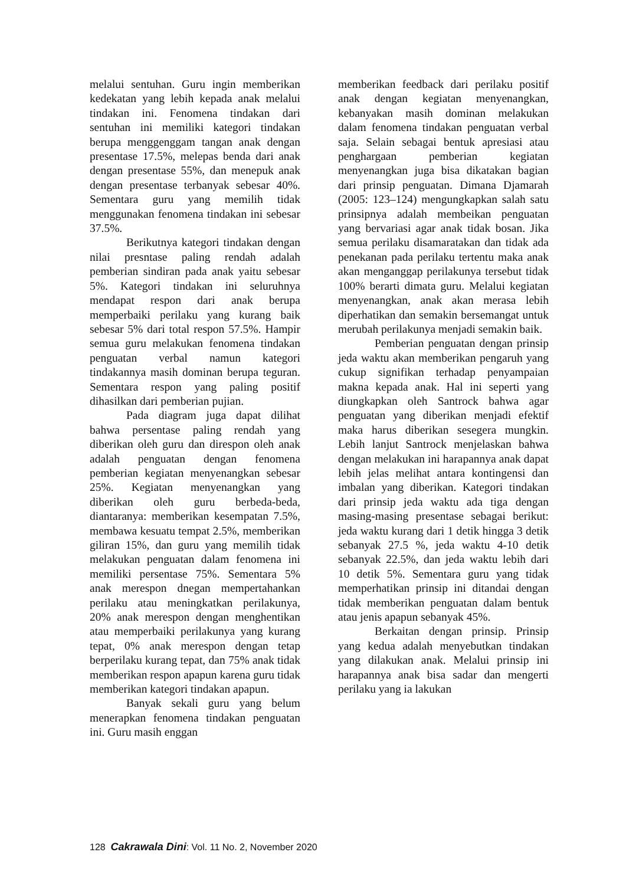melalui sentuhan. Guru ingin memberikan kedekatan yang lebih kepada anak melalui tindakan ini. Fenomena tindakan dari sentuhan ini memiliki kategori tindakan berupa menggenggam tangan anak dengan presentase 17.5%, melepas benda dari anak dengan presentase 55%, dan menepuk anak dengan presentase terbanyak sebesar 40%. Sementara guru yang memilih tidak menggunakan fenomena tindakan ini sebesar 37.5%.
Berikutnya kategori tindakan dengan nilai presntase paling rendah adalah pemberian sindiran pada anak yaitu sebesar 5%. Kategori tindakan ini seluruhnya mendapat respon dari anak berupa memperbaiki perilaku yang kurang baik sebesar 5% dari total respon 57.5%. Hampir semua guru melakukan fenomena tindakan penguatan verbal namun kategori tindakannya masih dominan berupa teguran. Sementara respon yang paling positif dihasilkan dari pemberian pujian.
Pada diagram juga dapat dilihat bahwa persentase paling rendah yang diberikan oleh guru dan direspon oleh anak adalah penguatan dengan fenomena pemberian kegiatan menyenangkan sebesar 25%. Kegiatan menyenangkan yang diberikan oleh guru berbeda-beda, diantaranya: memberikan kesempatan 7.5%, membawa kesuatu tempat 2.5%, memberikan giliran 15%, dan guru yang memilih tidak melakukan penguatan dalam fenomena ini memiliki persentase 75%. Sementara 5% anak merespon dnegan mempertahankan perilaku atau meningkatkan perilakunya, 20% anak merespon dengan menghentikan atau memperbaiki perilakunya yang kurang tepat, 0% anak merespon dengan tetap berperilaku kurang tepat, dan 75% anak tidak memberikan respon apapun karena guru tidak memberikan kategori tindakan apapun.
Banyak sekali guru yang belum menerapkan fenomena tindakan penguatan ini. Guru masih enggan
memberikan feedback dari perilaku positif anak dengan kegiatan menyenangkan, kebanyakan masih dominan melakukan dalam fenomena tindakan penguatan verbal saja. Selain sebagai bentuk apresiasi atau penghargaan pemberian kegiatan menyenangkan juga bisa dikatakan bagian dari prinsip penguatan. Dimana Djamarah (2005: 123–124) mengungkapkan salah satu prinsipnya adalah membeikan penguatan yang bervariasi agar anak tidak bosan. Jika semua perilaku disamaratakan dan tidak ada penekanan pada perilaku tertentu maka anak akan menganggap perilakunya tersebut tidak 100% berarti dimata guru. Melalui kegiatan menyenangkan, anak akan merasa lebih diperhatikan dan semakin bersemangat untuk merubah perilakunya menjadi semakin baik.
Pemberian penguatan dengan prinsip jeda waktu akan memberikan pengaruh yang cukup signifikan terhadap penyampaian makna kepada anak. Hal ini seperti yang diungkapkan oleh Santrock bahwa agar penguatan yang diberikan menjadi efektif maka harus diberikan sesegera mungkin. Lebih lanjut Santrock menjelaskan bahwa dengan melakukan ini harapannya anak dapat lebih jelas melihat antara kontingensi dan imbalan yang diberikan. Kategori tindakan dari prinsip jeda waktu ada tiga dengan masing-masing presentase sebagai berikut: jeda waktu kurang dari 1 detik hingga 3 detik sebanyak 27.5 %, jeda waktu 4-10 detik sebanyak 22.5%, dan jeda waktu lebih dari 10 detik 5%. Sementara guru yang tidak memperhatikan prinsip ini ditandai dengan tidak memberikan penguatan dalam bentuk atau jenis apapun sebanyak 45%.
Berkaitan dengan prinsip. Prinsip yang kedua adalah menyebutkan tindakan yang dilakukan anak. Melalui prinsip ini harapannya anak bisa sadar dan mengerti perilaku yang ia lakukan
128 Cakrawala Dini: Vol. 11 No. 2, November 2020